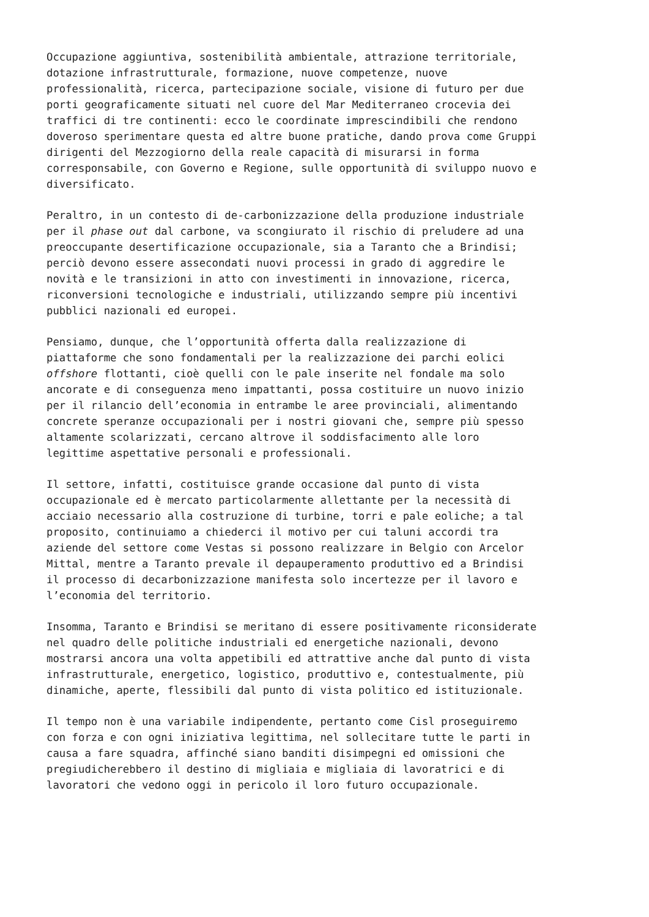Occupazione aggiuntiva, sostenibilità ambientale, attrazione territoriale, dotazione infrastrutturale, formazione, nuove competenze, nuove professionalità, ricerca, partecipazione sociale, visione di futuro per due porti geograficamente situati nel cuore del Mar Mediterraneo crocevia dei traffici di tre continenti: ecco le coordinate imprescindibili che rendono doveroso sperimentare questa ed altre buone pratiche, dando prova come Gruppi dirigenti del Mezzogiorno della reale capacità di misurarsi in forma corresponsabile, con Governo e Regione, sulle opportunità di sviluppo nuovo e diversificato.
Peraltro, in un contesto di de-carbonizzazione della produzione industriale per il phase out dal carbone, va scongiurato il rischio di preludere ad una preoccupante desertificazione occupazionale, sia a Taranto che a Brindisi; perciò devono essere assecondati nuovi processi in grado di aggredire le novità e le transizioni in atto con investimenti in innovazione, ricerca, riconversioni tecnologiche e industriali, utilizzando sempre più incentivi pubblici nazionali ed europei.
Pensiamo, dunque, che l’opportunità offerta dalla realizzazione di piattaforme che sono fondamentali per la realizzazione dei parchi eolici offshore flottanti, cioè quelli con le pale inserite nel fondale ma solo ancorate e di conseguenza meno impattanti, possa costituire un nuovo inizio per il rilancio dell’economia in entrambe le aree provinciali, alimentando concrete speranze occupazionali per i nostri giovani che, sempre più spesso altamente scolarizzati, cercano altrove il soddisfacimento alle loro legittime aspettative personali e professionali.
Il settore, infatti, costituisce grande occasione dal punto di vista occupazionale ed è mercato particolarmente allettante per la necessità di acciaio necessario alla costruzione di turbine, torri e pale eoliche; a tal proposito, continuiamo a chiederci il motivo per cui taluni accordi tra aziende del settore come Vestas si possono realizzare in Belgio con Arcelor Mittal, mentre a Taranto prevale il depauperamento produttivo ed a Brindisi il processo di decarbonizzazione manifesta solo incertezze per il lavoro e l’economia del territorio.
Insomma, Taranto e Brindisi se meritano di essere positivamente riconsiderate nel quadro delle politiche industriali ed energetiche nazionali, devono mostrarsi ancora una volta appetibili ed attrattive anche dal punto di vista infrastrutturale, energetico, logistico, produttivo e, contestualmente, più dinamiche, aperte, flessibili dal punto di vista politico ed istituzionale.
Il tempo non è una variabile indipendente, pertanto come Cisl proseguiremo con forza e con ogni iniziativa legittima, nel sollecitare tutte le parti in causa a fare squadra, affinché siano banditi disimpegni ed omissioni che pregiudicherebbero il destino di migliaia e migliaia di lavoratrici e di lavoratori che vedono oggi in pericolo il loro futuro occupazionale.